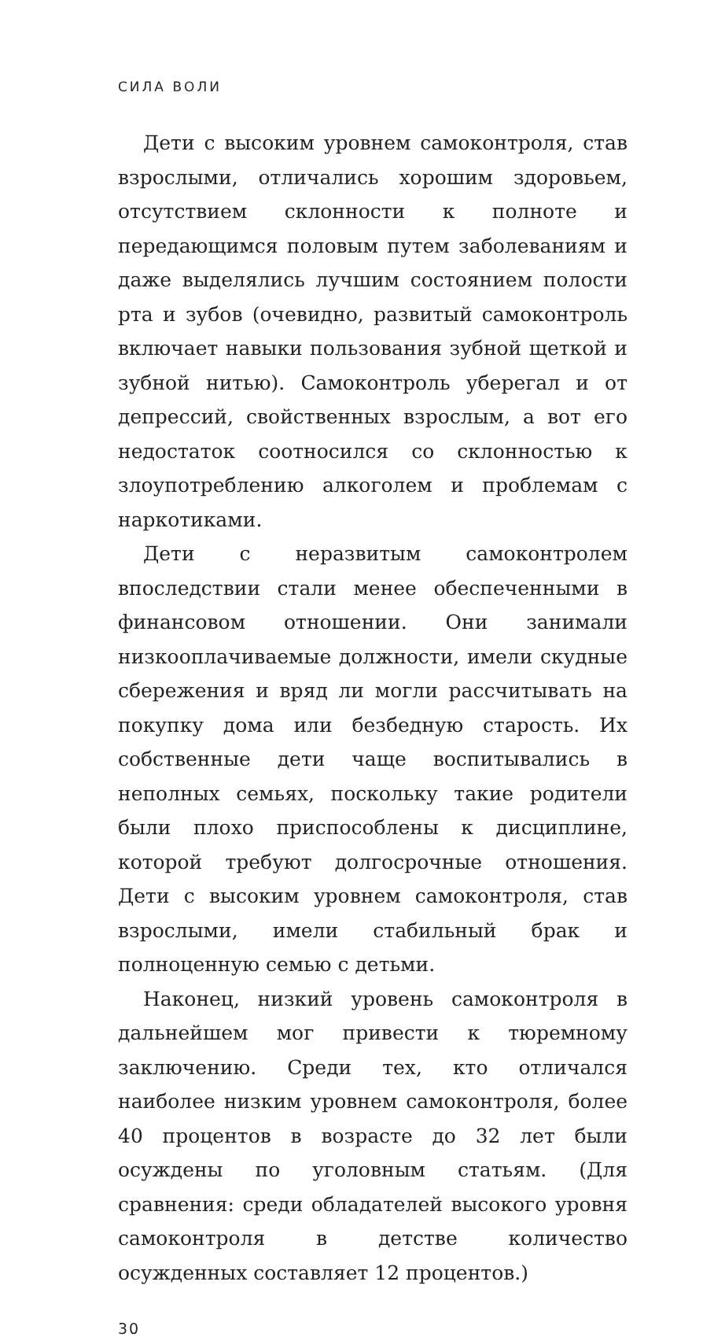СИЛА ВОЛИ
Дети с высоким уровнем самоконтроля, став взрослыми, отличались хорошим здоровьем, отсутствием склонности к полноте и передающимся половым путем заболеваниям и даже выделялись лучшим состоянием полости рта и зубов (очевидно, развитый самоконтроль включает навыки пользования зубной щеткой и зубной нитью). Самоконтроль уберегал и от депрессий, свойственных взрослым, а вот его недостаток соотносился со склонностью к злоупотреблению алкоголем и проблемам с наркотиками.
Дети с неразвитым самоконтролем впоследствии стали менее обеспеченными в финансовом отношении. Они занимали низкооплачиваемые должности, имели скудные сбережения и вряд ли могли рассчитывать на покупку дома или безбедную старость. Их собственные дети чаще воспитывались в неполных семьях, поскольку такие родители были плохо приспособлены к дисциплине, которой требуют долгосрочные отношения. Дети с высоким уровнем самоконтроля, став взрослыми, имели стабильный брак и полноценную семью с детьми.
Наконец, низкий уровень самоконтроля в дальнейшем мог привести к тюремному заключению. Среди тех, кто отличался наиболее низким уровнем самоконтроля, более 40 процентов в возрасте до 32 лет были осуждены по уголовным статьям. (Для сравнения: среди обладателей высокого уровня самоконтроля в детстве количество осужденных составляет 12 процентов.)
30